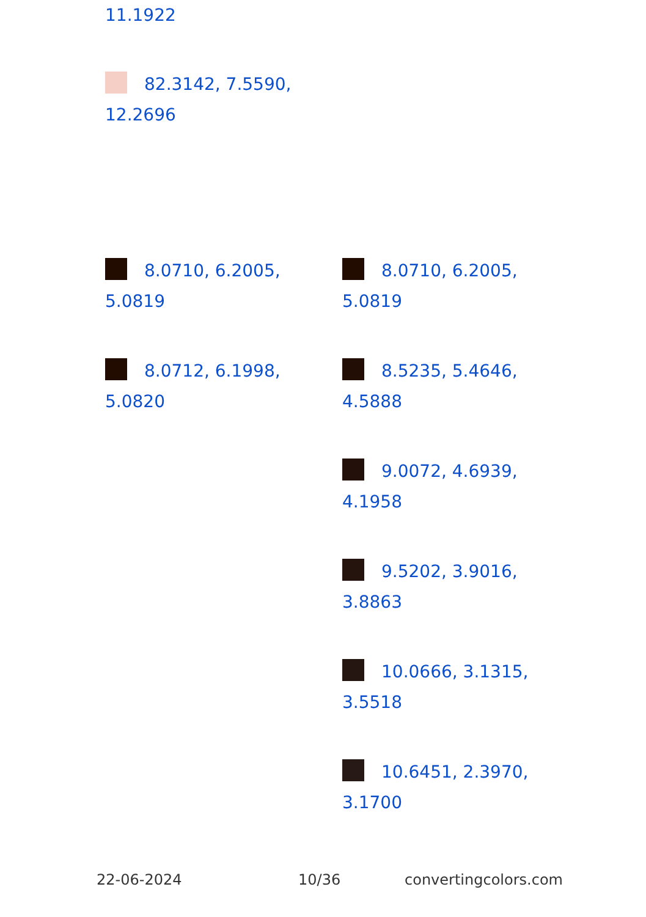11.1922
82.3142, 7.5590, 12.2696
8.0710, 6.2005, 5.0819
8.0710, 6.2005, 5.0819
8.0712, 6.1998, 5.0820
8.5235, 5.4646, 4.5888
9.0072, 4.6939, 4.1958
9.5202, 3.9016, 3.8863
10.0666, 3.1315, 3.5518
10.6451, 2.3970, 3.1700
22-06-2024 10/36 convertingcolors.com